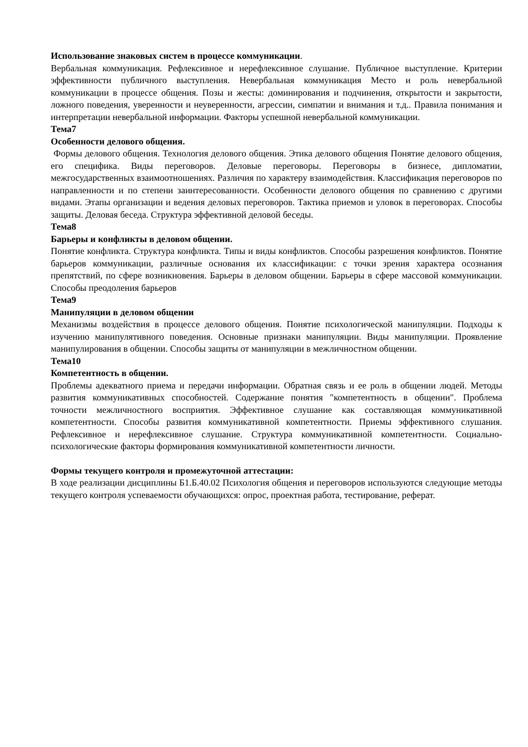Использование знаковых систем в процессе коммуникации.
Вербальная коммуникация. Рефлексивное и нерефлексивное слушание. Публичное выступление. Критерии эффективности публичного выступления. Невербальная коммуникация Место и роль невербальной коммуникации в процессе общения. Позы и жесты: доминирования и подчинения, открытости и закрытости, ложного поведения, уверенности и неуверенности, агрессии, симпатии и внимания и т.д.. Правила понимания и интерпретации невербальной информации. Факторы успешной невербальной коммуникации.
Тема7
Особенности делового общения.
Формы делового общения. Технология делового общения. Этика делового общения Понятие делового общения, его специфика. Виды переговоров. Деловые переговоры. Переговоры в бизнесе, дипломатии, межгосударственных взаимоотношениях. Различия по характеру взаимодействия. Классификация переговоров по направленности и по степени заинтересованности. Особенности делового общения по сравнению с другими видами. Этапы организации и ведения деловых переговоров. Тактика приемов и уловок в переговорах. Способы защиты. Деловая беседа. Структура эффективной деловой беседы.
Тема8
Барьеры и конфликты в деловом общении.
Понятие конфликта. Структура конфликта. Типы и виды конфликтов. Способы разрешения конфликтов. Понятие барьеров коммуникации, различные основания их классификации: с точки зрения характера осознания препятствий, по сфере возникновения. Барьеры в деловом общении. Барьеры в сфере массовой коммуникации. Способы преодоления барьеров
Тема9
Манипуляции в деловом общении
Механизмы воздействия в процессе делового общения. Понятие психологической манипуляции. Подходы к изучению манипулятивного поведения. Основные признаки манипуляции. Виды манипуляции. Проявление манипулирования в общении. Способы защиты от манипуляции в межличностном общении.
Тема10
Компетентность в общении.
Проблемы адекватного приема и передачи информации. Обратная связь и ее роль в общении людей. Методы развития коммуникативных способностей. Содержание понятия "компетентность в общении". Проблема точности межличностного восприятия. Эффективное слушание как составляющая коммуникативной компетентности. Способы развития коммуникативной компетентности. Приемы эффективного слушания. Рефлексивное и нерефлексивное слушание. Структура коммуникативной компетентности. Социально-психологические факторы формирования коммуникативной компетентности личности.
Формы текущего контроля и промежуточной аттестации:
В ходе реализации дисциплины Б1.Б.40.02 Психология общения и переговоров используются следующие методы текущего контроля успеваемости обучающихся: опрос, проектная работа, тестирование, реферат.